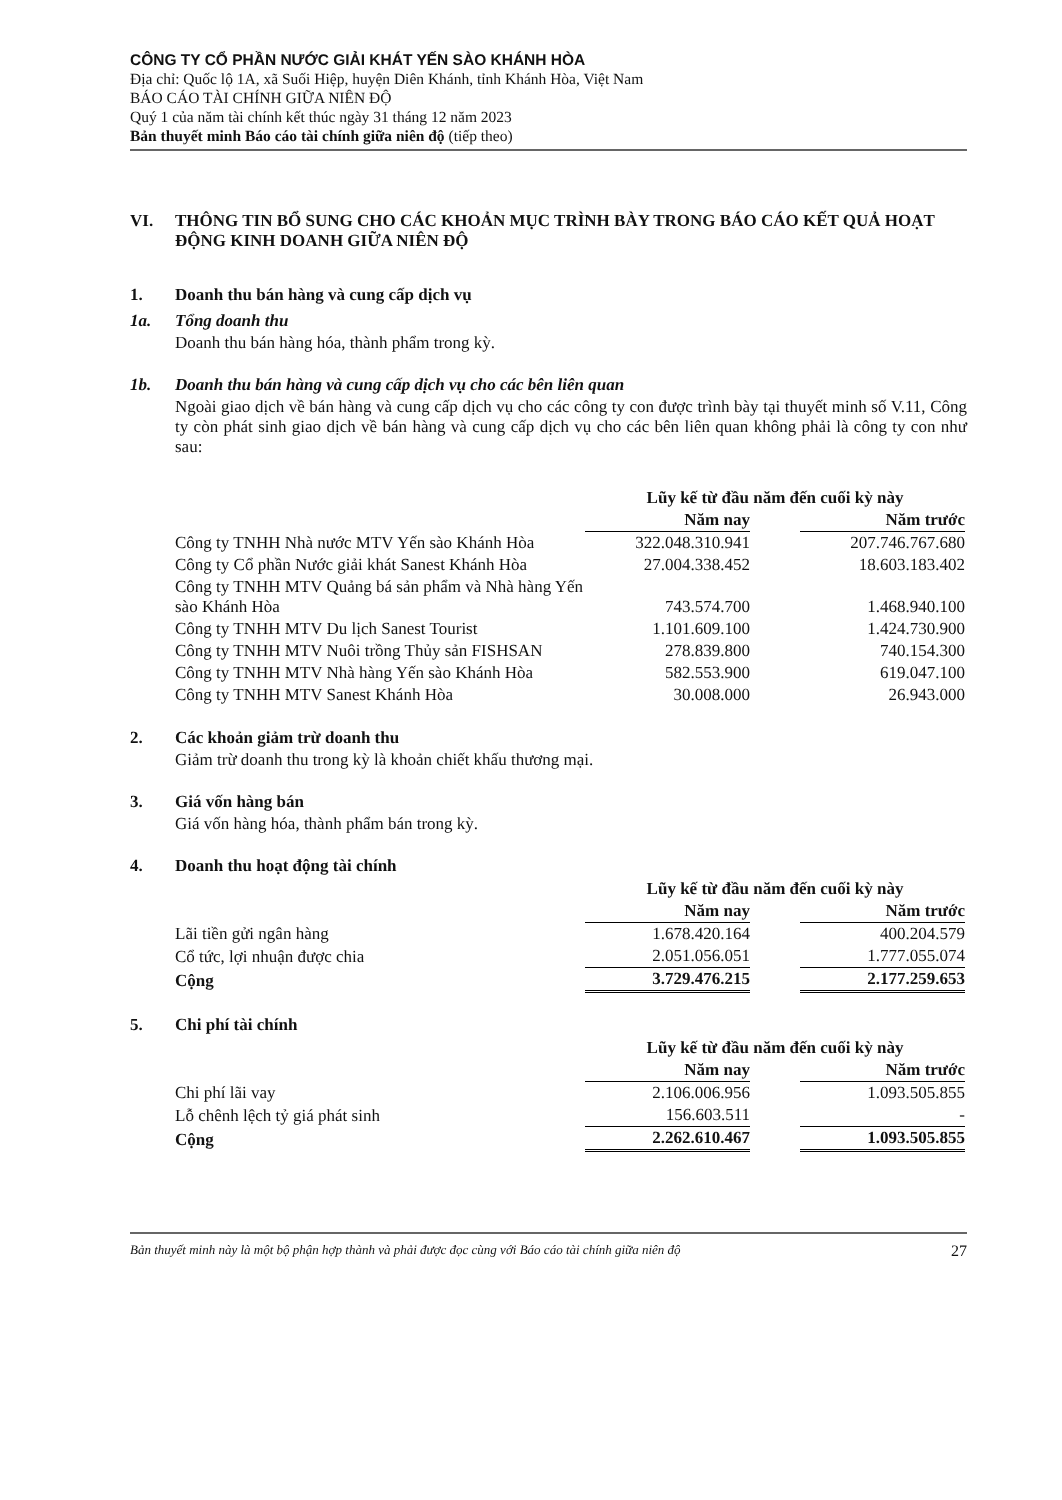CÔNG TY CỔ PHẦN NƯỚC GIẢI KHÁT YẾN SÀO KHÁNH HÒA
Địa chỉ: Quốc lộ 1A, xã Suối Hiệp, huyện Diên Khánh, tỉnh Khánh Hòa, Việt Nam
BÁO CÁO TÀI CHÍNH GIỮA NIÊN ĐỘ
Quý 1 của năm tài chính kết thúc ngày 31 tháng 12 năm 2023
Bản thuyết minh Báo cáo tài chính giữa niên độ (tiếp theo)
VI. THÔNG TIN BỔ SUNG CHO CÁC KHOẢN MỤC TRÌNH BÀY TRONG BÁO CÁO KẾT QUẢ HOẠT ĐỘNG KINH DOANH GIỮA NIÊN ĐỘ
1. Doanh thu bán hàng và cung cấp dịch vụ
1a. Tổng doanh thu
Doanh thu bán hàng hóa, thành phẩm trong kỳ.
1b. Doanh thu bán hàng và cung cấp dịch vụ cho các bên liên quan
Ngoài giao dịch về bán hàng và cung cấp dịch vụ cho các công ty con được trình bày tại thuyết minh số V.11, Công ty còn phát sinh giao dịch về bán hàng và cung cấp dịch vụ cho các bên liên quan không phải là công ty con như sau:
| | Lũy kế từ đầu năm đến cuối kỳ này | | |
| | Năm nay | | Năm trước |
| Công ty TNHH Nhà nước MTV Yến sào Khánh Hòa | 322.048.310.941 | | 207.746.767.680 |
| Công ty Cổ phần Nước giải khát Sanest Khánh Hòa | 27.004.338.452 | | 18.603.183.402 |
| Công ty TNHH MTV Quảng bá sản phẩm và Nhà hàng Yến sào Khánh Hòa | 743.574.700 | | 1.468.940.100 |
| Công ty TNHH MTV Du lịch Sanest Tourist | 1.101.609.100 | | 1.424.730.900 |
| Công ty TNHH MTV Nuôi trồng Thủy sản FISHSAN | 278.839.800 | | 740.154.300 |
| Công ty TNHH MTV Nhà hàng Yến sào Khánh Hòa | 582.553.900 | | 619.047.100 |
| Công ty TNHH MTV Sanest Khánh Hòa | 30.008.000 | | 26.943.000 |
2. Các khoản giảm trừ doanh thu
Giảm trừ doanh thu trong kỳ là khoản chiết khấu thương mại.
3. Giá vốn hàng bán
Giá vốn hàng hóa, thành phẩm bán trong kỳ.
4. Doanh thu hoạt động tài chính
| | Lũy kế từ đầu năm đến cuối kỳ này | | |
| | Năm nay | | Năm trước |
| Lãi tiền gửi ngân hàng | 1.678.420.164 | | 400.204.579 |
| Cổ tức, lợi nhuận được chia | 2.051.056.051 | | 1.777.055.074 |
| Cộng | 3.729.476.215 | | 2.177.259.653 |
5. Chi phí tài chính
| | Lũy kế từ đầu năm đến cuối kỳ này | | |
| | Năm nay | | Năm trước |
| Chi phí lãi vay | 2.106.006.956 | | 1.093.505.855 |
| Lỗ chênh lệch tỷ giá phát sinh | 156.603.511 | | - |
| Cộng | 2.262.610.467 | | 1.093.505.855 |
Bản thuyết minh này là một bộ phận hợp thành và phải được đọc cùng với Báo cáo tài chính giữa niên độ 27